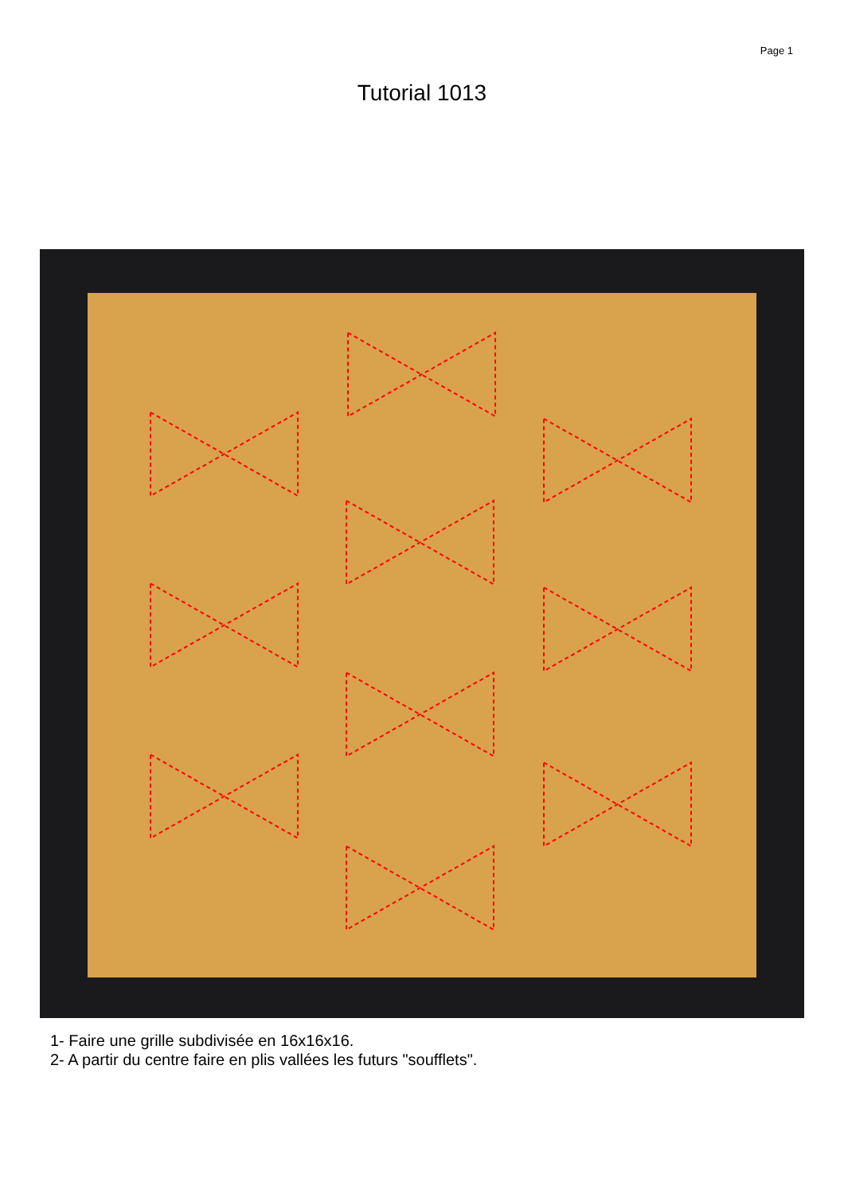Page 1
Tutorial 1013
1- Faire une grille subdivisée en 16x16x16.
2- A partir du centre faire en plis vallées les futurs "soufflets".